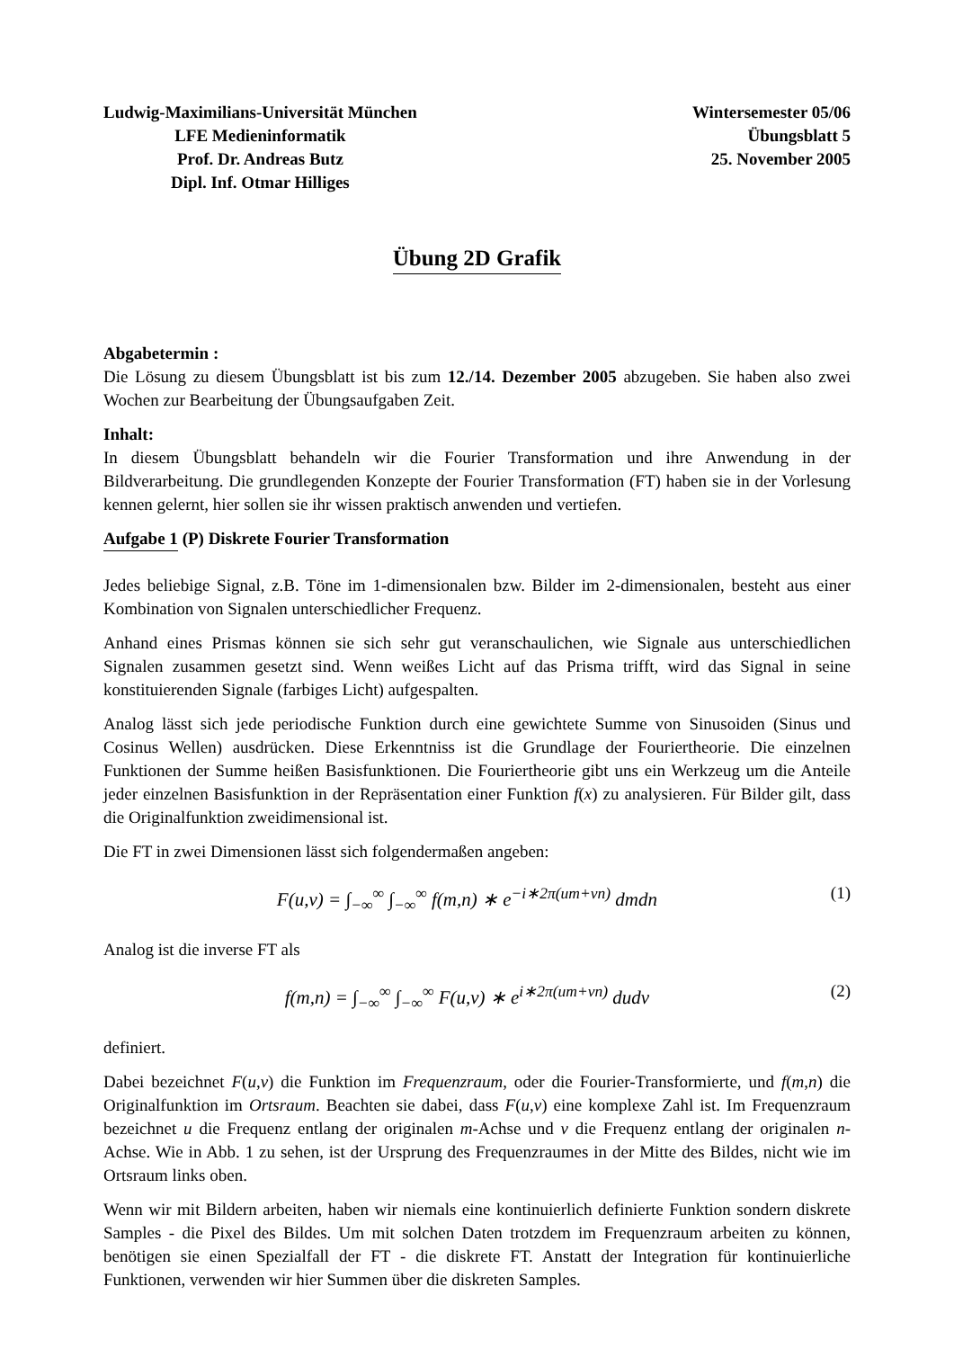Ludwig-Maximilians-Universität München
LFE Medieninformatik
Prof. Dr. Andreas Butz
Dipl. Inf. Otmar Hilliges
Wintersemester 05/06
Übungsblatt 5
25. November 2005
Übung 2D Grafik
Abgabetermin :
Die Lösung zu diesem Übungsblatt ist bis zum 12./14. Dezember 2005 abzugeben. Sie haben also zwei Wochen zur Bearbeitung der Übungsaufgaben Zeit.
Inhalt:
In diesem Übungsblatt behandeln wir die Fourier Transformation und ihre Anwendung in der Bildverarbeitung. Die grundlegenden Konzepte der Fourier Transformation (FT) haben sie in der Vorlesung kennen gelernt, hier sollen sie ihr wissen praktisch anwenden und vertiefen.
Aufgabe 1 (P) Diskrete Fourier Transformation
Jedes beliebige Signal, z.B. Töne im 1-dimensionalen bzw. Bilder im 2-dimensionalen, besteht aus einer Kombination von Signalen unterschiedlicher Frequenz.
Anhand eines Prismas können sie sich sehr gut veranschaulichen, wie Signale aus unterschiedlichen Signalen zusammen gesetzt sind. Wenn weißes Licht auf das Prisma trifft, wird das Signal in seine konstituierenden Signale (farbiges Licht) aufgespalten.
Analog lässt sich jede periodische Funktion durch eine gewichtete Summe von Sinusoiden (Sinus und Cosinus Wellen) ausdrücken. Diese Erkenntniss ist die Grundlage der Fouriertheorie. Die einzelnen Funktionen der Summe heißen Basisfunktionen. Die Fouriertheorie gibt uns ein Werkzeug um die Anteile jeder einzelnen Basisfunktion in der Repräsentation einer Funktion f(x) zu analysieren. Für Bilder gilt, dass die Originalfunktion zweidimensional ist.
Die FT in zwei Dimensionen lässt sich folgendermaßen angeben:
F(u,v) = ∫<sub>−∞</sub><sup>∞</sup> ∫<sub>−∞</sub><sup>∞</sup> f(m,n) ∗ e<sup>−i∗2π(um+vn)</sup> dmdn
(1)
Analog ist die inverse FT als
f(m,n) = ∫<sub>−∞</sub><sup>∞</sup> ∫<sub>−∞</sub><sup>∞</sup> F(u,v) ∗ e<sup>i∗2π(um+vn)</sup> dudv
(2)
definiert.
Dabei bezeichnet F(u,v) die Funktion im Frequenzraum, oder die Fourier-Transformierte, und f(m,n) die Originalfunktion im Ortsraum. Beachten sie dabei, dass F(u,v) eine komplexe Zahl ist. Im Frequenzraum bezeichnet u die Frequenz entlang der originalen m-Achse und v die Frequenz entlang der originalen n-Achse. Wie in Abb. 1 zu sehen, ist der Ursprung des Frequenzraumes in der Mitte des Bildes, nicht wie im Ortsraum links oben.
Wenn wir mit Bildern arbeiten, haben wir niemals eine kontinuierlich definierte Funktion sondern diskrete Samples - die Pixel des Bildes. Um mit solchen Daten trotzdem im Frequenzraum arbeiten zu können, benötigen sie einen Spezialfall der FT - die diskrete FT. Anstatt der Integration für kontinuierliche Funktionen, verwenden wir hier Summen über die diskreten Samples.